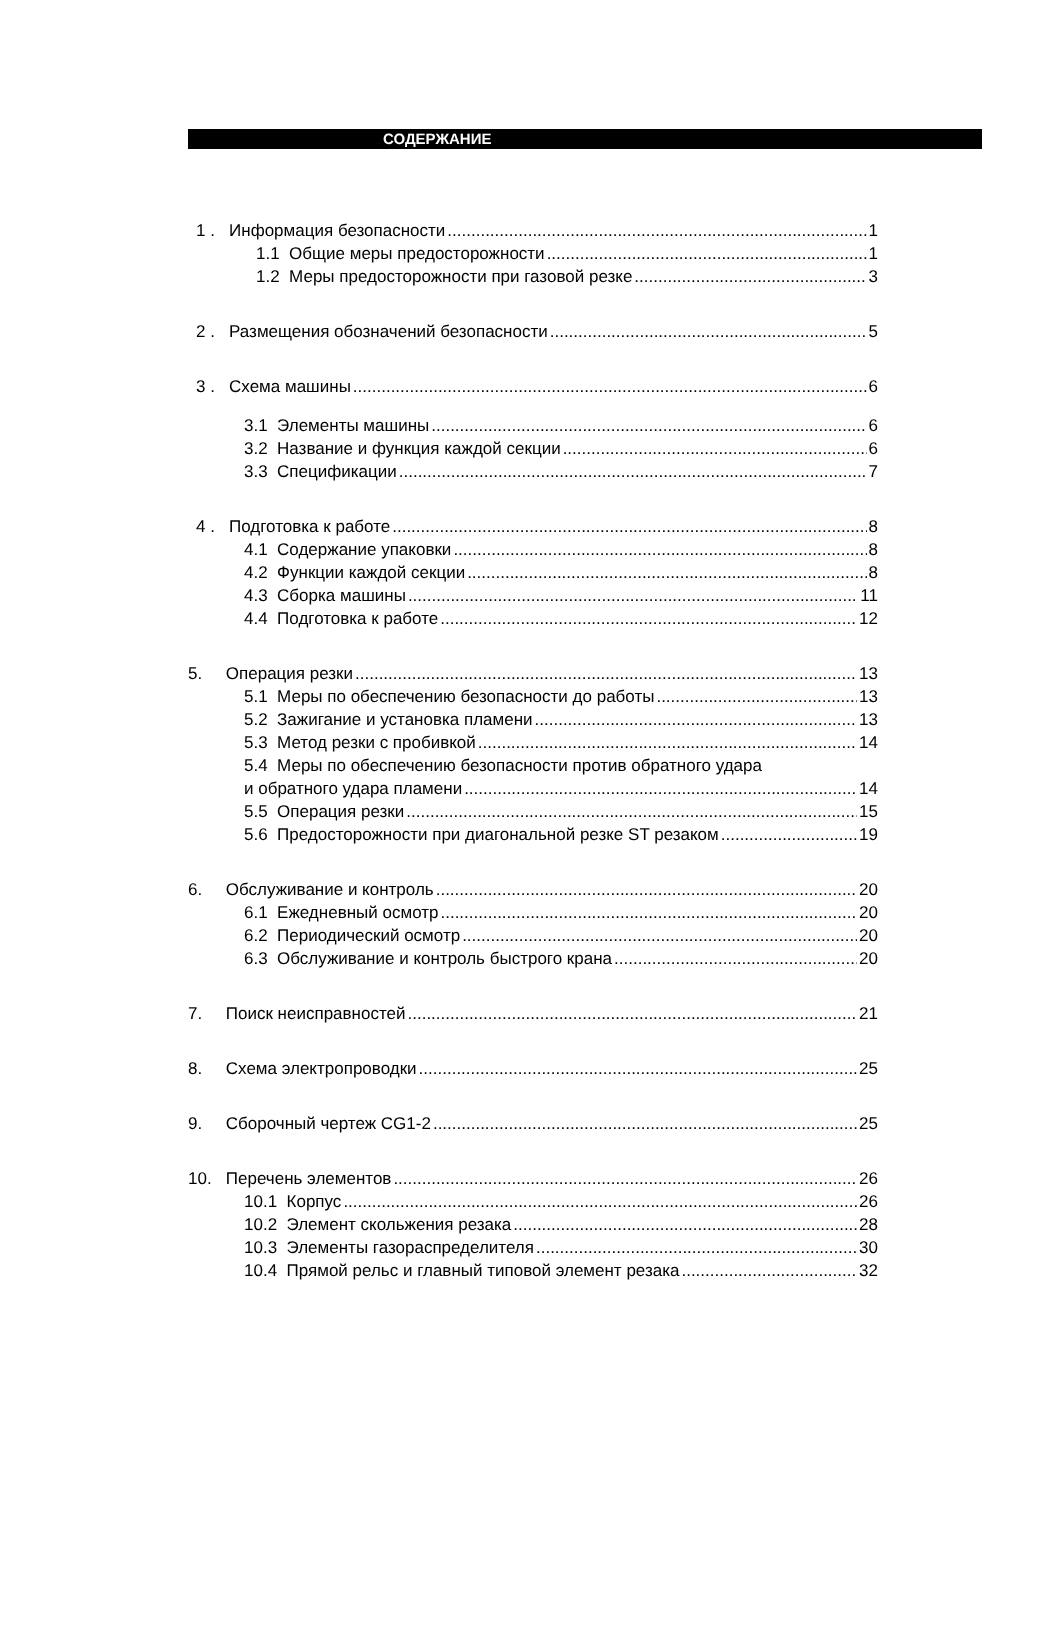СОДЕРЖАНИЕ
1 . Информация безопасности 1
1.1 Общие меры предосторожности 1
1.2 Меры предосторожности при газовой резке 3
2 . Размещения обозначений безопасности 5
3 . Схема машины 6
3.1 Элементы машины 6
3.2 Название и функция каждой секции 6
3.3 Спецификации 7
4 . Подготовка к работе 8
4.1 Содержание упаковки 8
4.2 Функции каждой секции 8
4.3 Сборка машины 11
4.4 Подготовка к работе 12
5. Операция резки 13
5.1 Меры по обеспечению безопасности до работы 13
5.2 Зажигание и установка пламени 13
5.3 Метод резки с пробивкой 14
5.4 Меры по обеспечению безопасности против обратного удара
и обратного удара пламени 14
5.5 Операция резки 15
5.6 Предосторожности при диагональной резке ST резаком 19
6. Обслуживание и контроль 20
6.1 Ежедневный осмотр 20
6.2 Периодический осмотр 20
6.3 Обслуживание и контроль быстрого крана 20
7. Поиск неисправностей 21
8. Схема электропроводки 25
9. Сборочный чертеж CG1-2 25
10. Перечень элементов 26
10.1 Корпус 26
10.2 Элемент скольжения резака 28
10.3 Элементы газораспределителя 30
10.4 Прямой рельс и главный типовой элемент резака 32